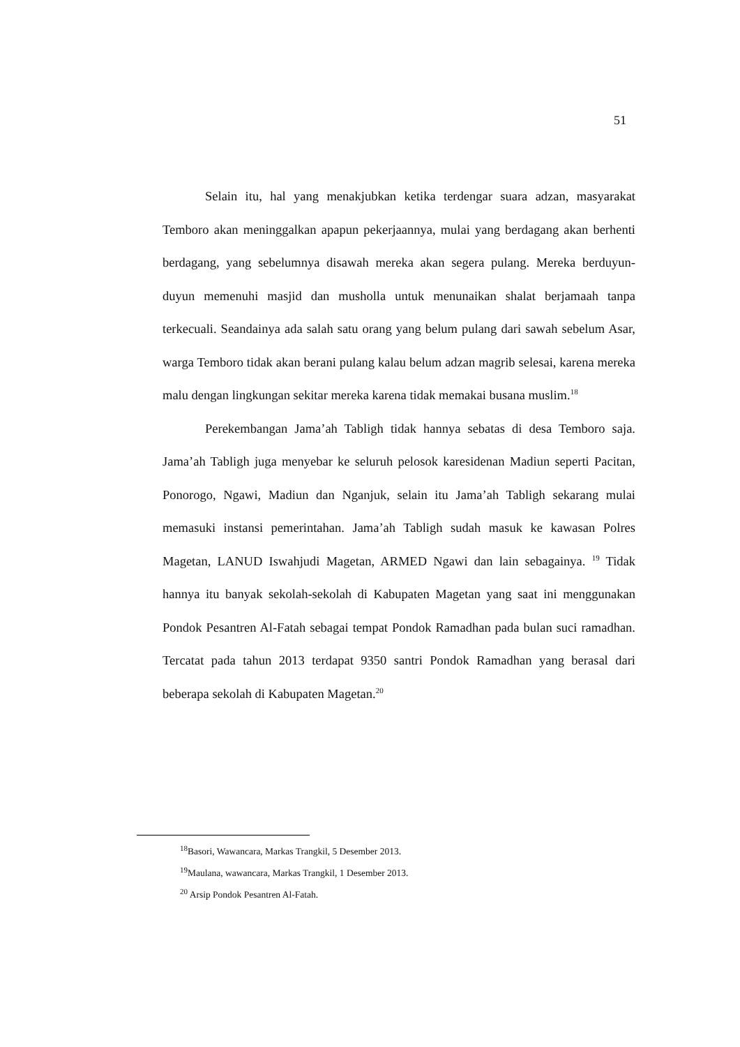51
Selain itu, hal yang menakjubkan ketika terdengar suara adzan, masyarakat Temboro akan meninggalkan apapun pekerjaannya, mulai yang berdagang akan berhenti berdagang, yang sebelumnya disawah mereka akan segera pulang. Mereka berduyun-duyun memenuhi masjid dan musholla untuk menunaikan shalat berjamaah tanpa terkecuali. Seandainya ada salah satu orang yang belum pulang dari sawah sebelum Asar, warga Temboro tidak akan berani pulang kalau belum adzan magrib selesai, karena mereka malu dengan lingkungan sekitar mereka karena tidak memakai busana muslim.<sup>18</sup>
Perekembangan Jama’ah Tabligh tidak hannya sebatas di desa Temboro saja. Jama’ah Tabligh juga menyebar ke seluruh pelosok karesidenan Madiun seperti Pacitan, Ponorogo, Ngawi, Madiun dan Nganjuk, selain itu Jama’ah Tabligh sekarang mulai memasuki instansi pemerintahan. Jama’ah Tabligh sudah masuk ke kawasan Polres Magetan, LANUD Iswahjudi Magetan, ARMED Ngawi dan lain sebagainya. <sup>19</sup> Tidak hannya itu banyak sekolah-sekolah di Kabupaten Magetan yang saat ini menggunakan Pondok Pesantren Al-Fatah sebagai tempat Pondok Ramadhan pada bulan suci ramadhan. Tercatat pada tahun 2013 terdapat 9350 santri Pondok Ramadhan yang berasal dari beberapa sekolah di Kabupaten Magetan.<sup>20</sup>
<sup>18</sup> Basori, Wawancara, Markas Trangkil, 5 Desember 2013.
<sup>19</sup> Maulana, wawancara, Markas Trangkil, 1 Desember 2013.
<sup>20</sup> Arsip Pondok Pesantren Al-Fatah.